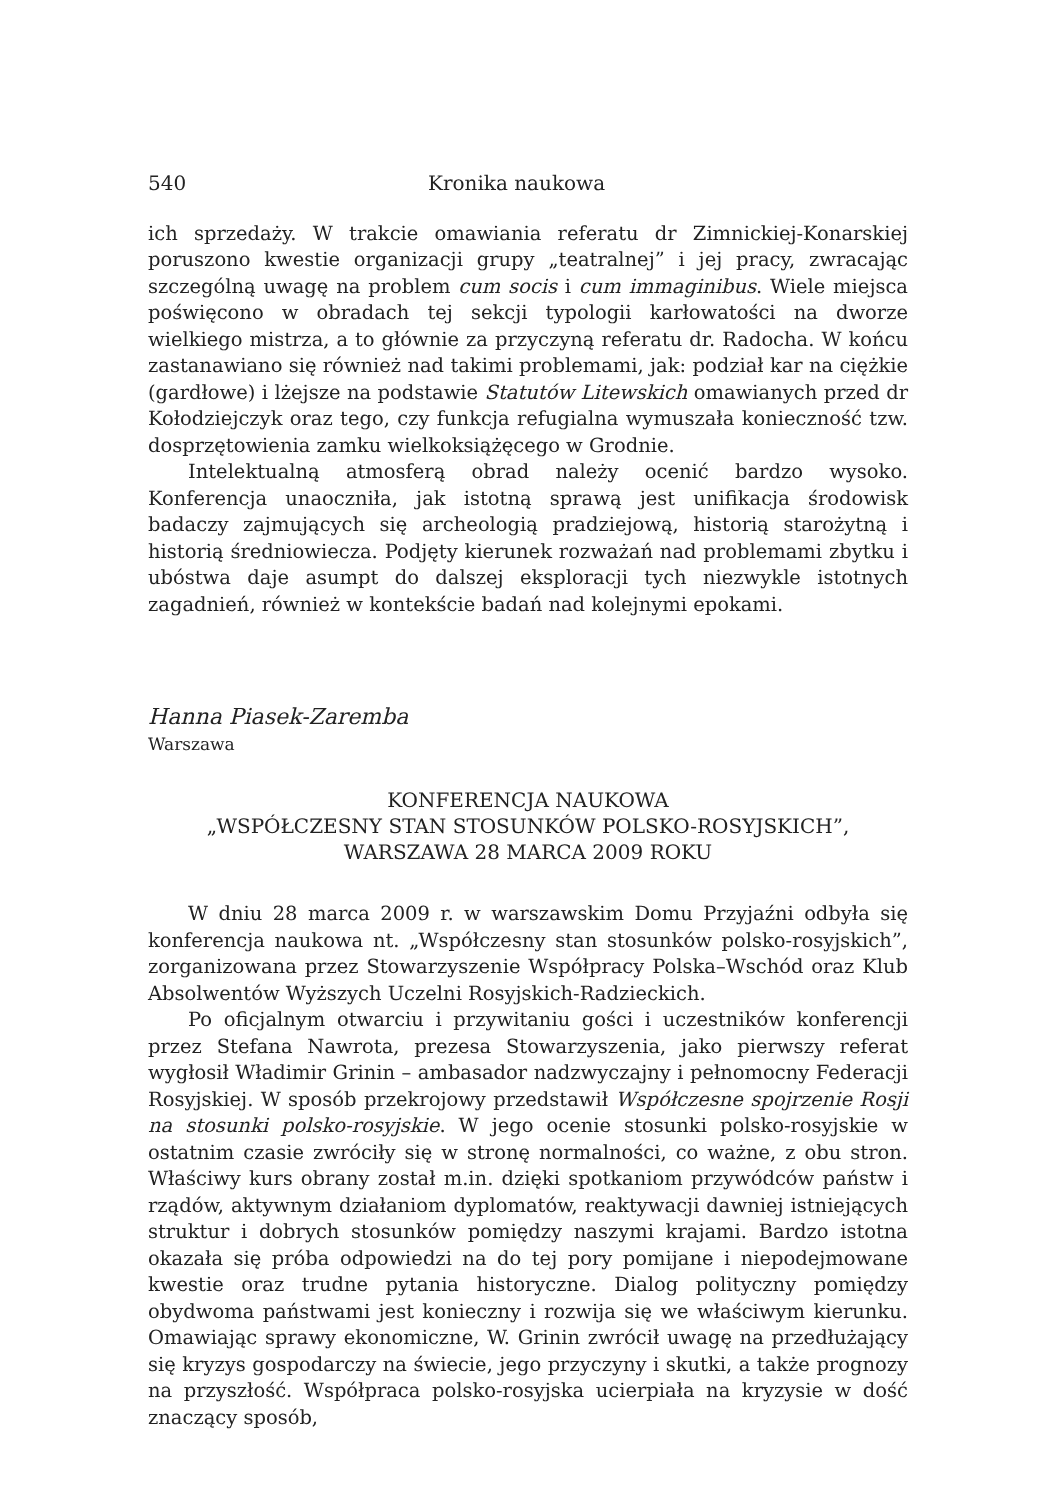540 Kronika naukowa
ich sprzedaży. W trakcie omawiania referatu dr Zimnickiej-Konarskiej poruszono kwestie organizacji grupy „teatralnej” i jej pracy, zwracając szczególną uwagę na problem cum socis i cum immaginibus. Wiele miejsca poświęcono w obradach tej sekcji typologii karłowatości na dworze wielkiego mistrza, a to głównie za przyczyną referatu dr. Radocha. W końcu zastanawiano się również nad takimi problemami, jak: podział kar na ciężkie (gardłowe) i lżejsze na podstawie Statutów Litewskich omawianych przed dr Kołodziejczyk oraz tego, czy funkcja refugialna wymuszała konieczność tzw. dosprzętowienia zamku wielkoksiążęcego w Grodnie.
Intelektualną atmosferą obrad należy ocenić bardzo wysoko. Konferencja unaoczniła, jak istotną sprawą jest unifikacja środowisk badaczy zajmujących się archeologią pradziejową, historią starożytną i historią średniowiecza. Podjęty kierunek rozważań nad problemami zbytku i ubóstwa daje asumpt do dalszej eksploracji tych niezwykle istotnych zagadnień, również w kontekście badań nad kolejnymi epokami.
Hanna Piasek-Zaremba
Warszawa
KONFERENCJA NAUKOWA
„WSPÓŁCZESNY STAN STOSUNKÓW POLSKO-ROSYJSKICH”,
WARSZAWA 28 MARCA 2009 ROKU
W dniu 28 marca 2009 r. w warszawskim Domu Przyjaźni odbyła się konferencja naukowa nt. „Współczesny stan stosunków polsko-rosyjskich”, zorganizowana przez Stowarzyszenie Współpracy Polska–Wschód oraz Klub Absolwentów Wyższych Uczelni Rosyjskich-Radzieckich.
Po oficjalnym otwarciu i przywitaniu gości i uczestników konferencji przez Stefana Nawrota, prezesa Stowarzyszenia, jako pierwszy referat wygłosił Władimir Grinin – ambasador nadzwyczajny i pełnomocny Federacji Rosyjskiej. W sposób przekrojowy przedstawił Współczesne spojrzenie Rosji na stosunki polsko-rosyjskie. W jego ocenie stosunki polsko-rosyjskie w ostatnim czasie zwróciły się w stronę normalności, co ważne, z obu stron. Właściwy kurs obrany został m.in. dzięki spotkaniom przywódców państw i rządów, aktywnym działaniom dyplomatów, reaktywacji dawniej istniejących struktur i dobrych stosunków pomiędzy naszymi krajami. Bardzo istotna okazała się próba odpowiedzi na do tej pory pomijane i niepodejmowane kwestie oraz trudne pytania historyczne. Dialog polityczny pomiędzy obydwoma państwami jest konieczny i rozwija się we właściwym kierunku. Omawiając sprawy ekonomiczne, W. Grinin zwrócił uwagę na przedłużający się kryzys gospodarczy na świecie, jego przyczyny i skutki, a także prognozy na przyszłość. Współpraca polsko-rosyjska ucierpiała na kryzysie w dość znaczący sposób,